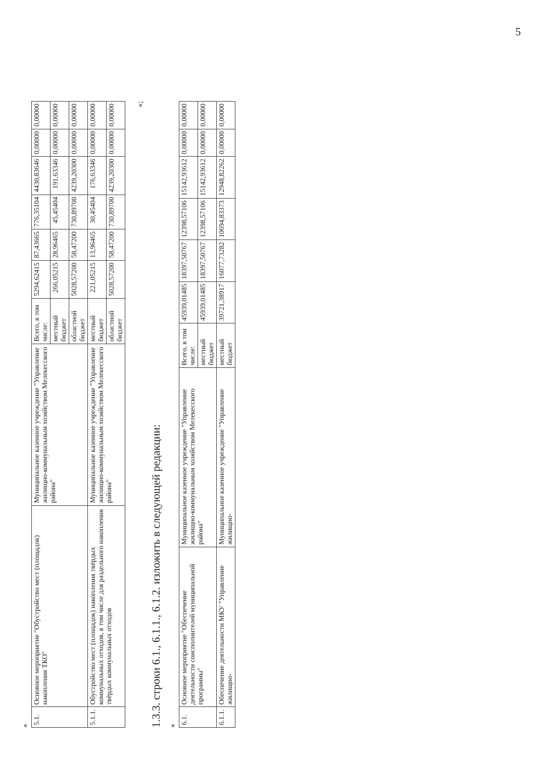5
«
| 5.1. | Основное мероприятие "Обустройство мест (площадок) накопления ТКО" | Муниципальное казенное учреждение "Управление жилищно-коммунальным хозяйством Мелекесского района" | Всего, в том числе: | 5294,62415 | 87,43665 | 776,35104 | 4430,83646 | 0,00000 | 0,00000 |
| | | | местный бюджет | 266,05215 | 28,96465 | 45,45404 | 191,63346 | 0,00000 | 0,00000 |
| | | | областной бюджет | 5028,57200 | 58,47200 | 730,89700 | 4239,20300 | 0,00000 | 0,00000 |
| 5.1.1. | Обустройство мест (площадок) накопления твёрдых коммунальных отходов, в том числе для раздельного накопления твёрдых коммунальных отходов | Муниципальное казенное учреждение "Управление жилищно-коммунальным хозяйством Мелекесского района" | местный бюджет | 221,05215 | 13,96465 | 30,45404 | 176,63346 | 0,00000 | 0,00000 |
| | | | областной бюджет | 5028,57200 | 58,47200 | 730,89700 | 4239,20300 | 0,00000 | 0,00000 |
»;
1.3.3. строки 6.1., 6.1.1., 6.1.2. изложить в следующей редакции:
«
| 6.1. | Основное мероприятие "Обеспечение деятельности соисполнителей муниципальной программы" | Муниципальное казенное учреждение "Управление жилищно-коммунальным хозяйством Мелекесского района" | Всего, в том числе: | 45939,01485 | 18397,50767 | 12398,57106 | 15142,93612 | 0,00000 | 0,00000 |
| | | | местный бюджет | 45939,01485 | 18397,50767 | 12398,57106 | 15142,93612 | 0,00000 | 0,00000 |
| 6.1.1. | Обеспечение деятельности МКУ "Управление жилищно- | Муниципальное казенное учреждение "Управление жилищно- | местный бюджет | 39721,38917 | 16077,73282 | 10694,83373 | 12948,82262 | 0,00000 | 0,00000 |